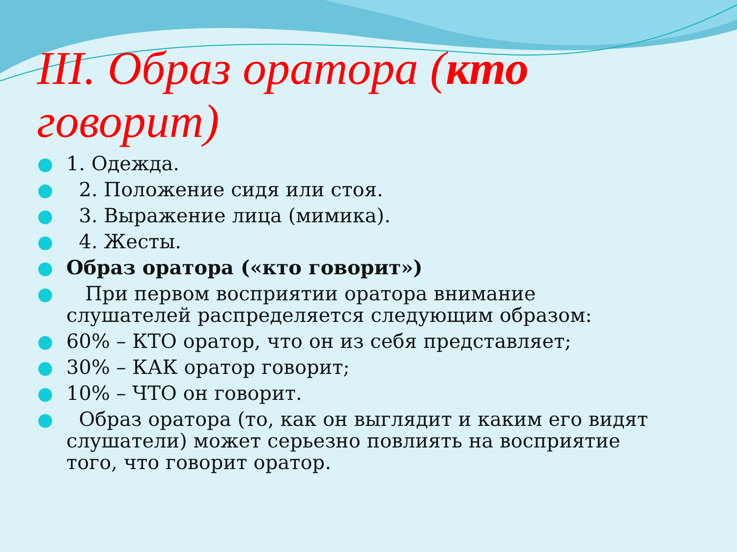III. Образ оратора (кто
говорит)
1. Одежда.
2. Положение сидя или стоя.
3. Выражение лица (мимика).
4. Жесты.
Образ оратора («кто говорит»)
При первом восприятии оратора внимание слушателей распределяется следующим образом:
60% – КТО оратор, что он из себя представляет;
30% – КАК оратор говорит;
10% – ЧТО он говорит.
Образ оратора (то, как он выглядит и каким его видят слушатели) может серьезно повлиять на восприятие того, что говорит оратор.